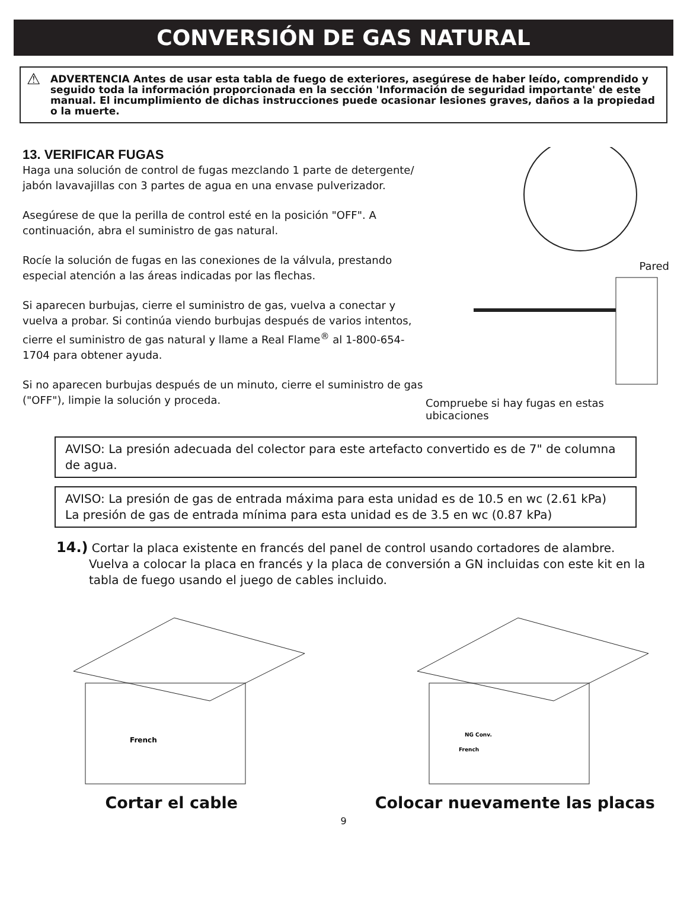CONVERSIÓN DE GAS NATURAL
⚠ ADVERTENCIA Antes de usar esta tabla de fuego de exteriores, asegúrese de haber leído, comprendido y seguido toda la información proporcionada en la sección 'Información de seguridad importante' de este manual. El incumplimiento de dichas instrucciones puede ocasionar lesiones graves, daños a la propiedad o la muerte.
13. VERIFICAR FUGAS
Haga una solución de control de fugas mezclando 1 parte de detergente/ jabón lavavajillas con 3 partes de agua en una envase pulverizador.
Asegúrese de que la perilla de control esté en la posición "OFF". A continuación, abra el suministro de gas natural.
Rocíe la solución de fugas en las conexiones de la válvula, prestando especial atención a las áreas indicadas por las flechas.
Si aparecen burbujas, cierre el suministro de gas, vuelva a conectar y vuelva a probar. Si continúa viendo burbujas después de varios intentos, cierre el suministro de gas natural y llame a Real Flame<sup>®</sup> al 1-800-654-1704 para obtener ayuda.
Si no aparecen burbujas después de un minuto, cierre el suministro de gas ("OFF"), limpie la solución y proceda.
Pared
Compruebe si hay fugas en estas ubicaciones
AVISO: La presión adecuada del colector para este artefacto convertido es de 7" de columna de agua.
AVISO: La presión de gas de entrada máxima para esta unidad es de 10.5 en wc (2.61 kPa)
La presión de gas de entrada mínima para esta unidad es de 3.5 en wc (0.87 kPa)
14.) Cortar la placa existente en francés del panel de control usando cortadores de alambre. Vuelva a colocar la placa en francés y la placa de conversión a GN incluidas con este kit en la tabla de fuego usando el juego de cables incluido.
French
Cortar el cable
NG Conv.
French
Colocar nuevamente las placas
9